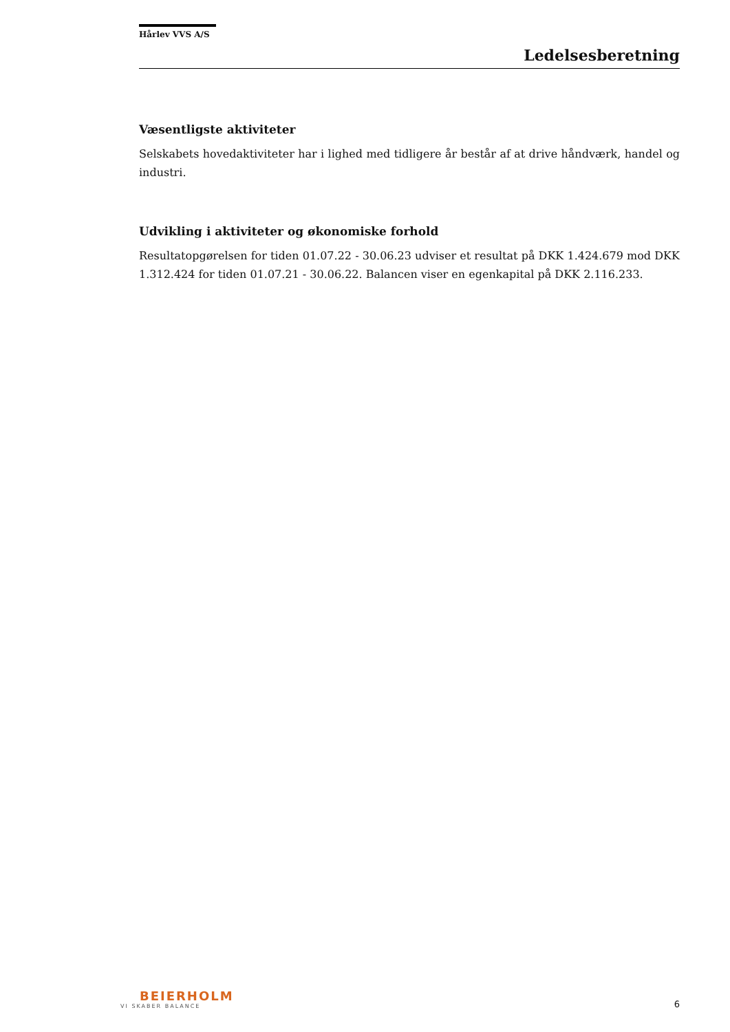Hårlev VVS A/S
Ledelsesberetning
Væsentligste aktiviteter
Selskabets hovedaktiviteter har i lighed med tidligere år består af at drive håndværk, handel og industri.
Udvikling i aktiviteter og økonomiske forhold
Resultatopgørelsen for tiden 01.07.22 - 30.06.23 udviser et resultat på DKK 1.424.679 mod DKK 1.312.424 for tiden 01.07.21 - 30.06.22. Balancen viser en egenkapital på DKK 2.116.233.
BEIERHOLM
VI SKABER BALANCE
6